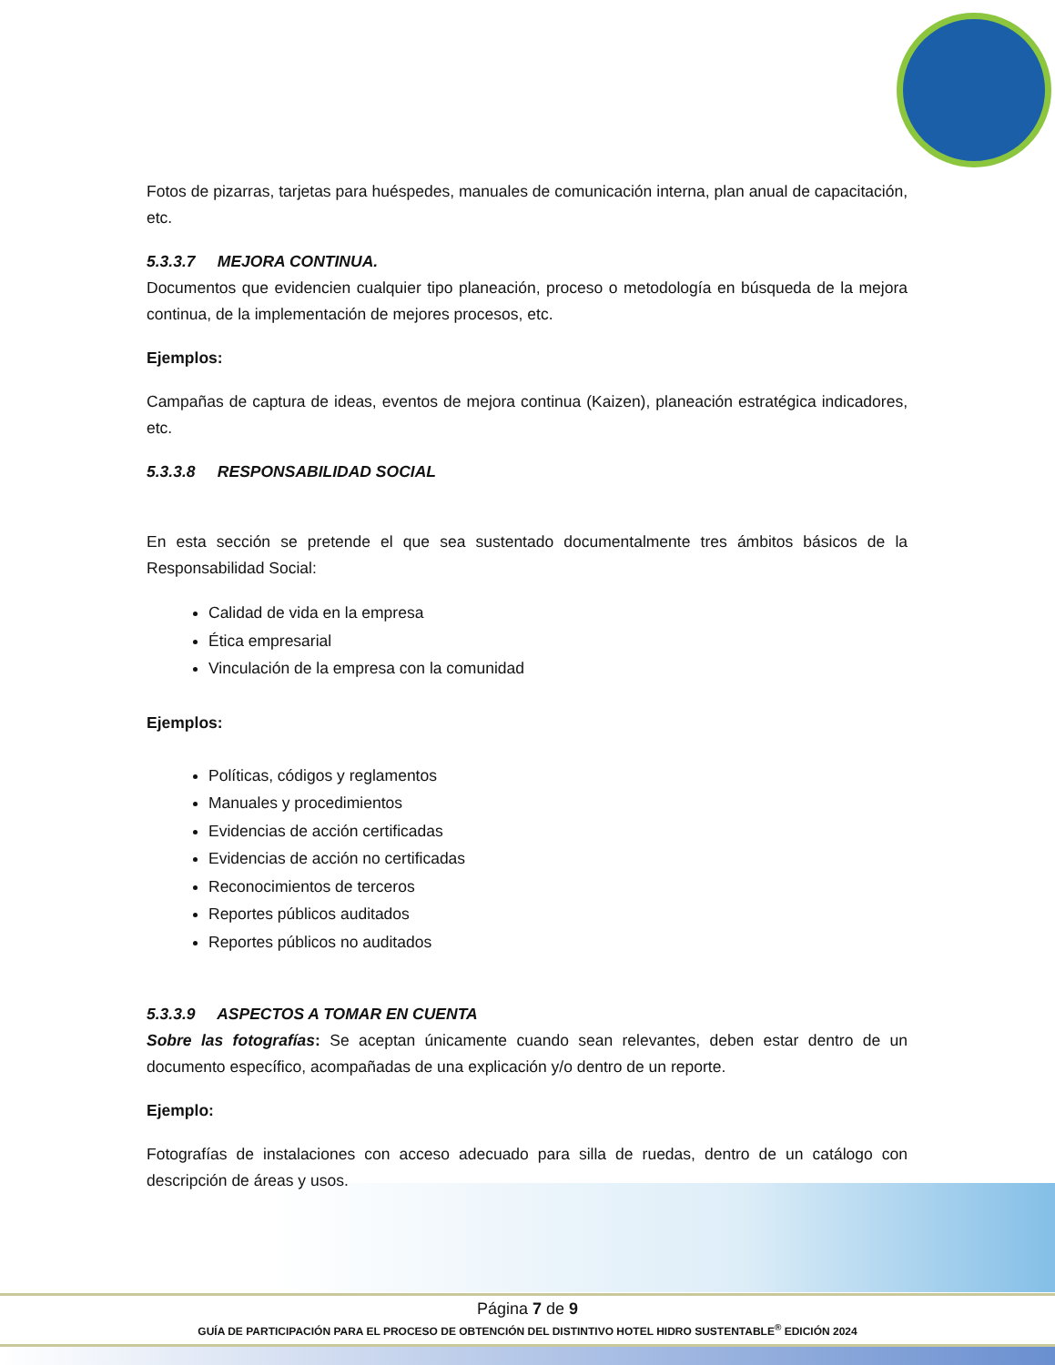Fotos de pizarras, tarjetas para huéspedes, manuales de comunicación interna, plan anual de capacitación, etc.
5.3.3.7 MEJORA CONTINUA.
Documentos que evidencien cualquier tipo planeación, proceso o metodología en búsqueda de la mejora continua, de la implementación de mejores procesos, etc.
Ejemplos:
Campañas de captura de ideas, eventos de mejora continua (Kaizen), planeación estratégica indicadores, etc.
5.3.3.8 RESPONSABILIDAD SOCIAL
En esta sección se pretende el que sea sustentado documentalmente tres ámbitos básicos de la Responsabilidad Social:
Calidad de vida en la empresa
Ética empresarial
Vinculación de la empresa con la comunidad
Ejemplos:
Políticas, códigos y reglamentos
Manuales y procedimientos
Evidencias de acción certificadas
Evidencias de acción no certificadas
Reconocimientos de terceros
Reportes públicos auditados
Reportes públicos no auditados
5.3.3.9 ASPECTOS A TOMAR EN CUENTA
Sobre las fotografías: Se aceptan únicamente cuando sean relevantes, deben estar dentro de un documento específico, acompañadas de una explicación y/o dentro de un reporte.
Ejemplo:
Fotografías de instalaciones con acceso adecuado para silla de ruedas, dentro de un catálogo con descripción de áreas y usos.
Página 7 de 9
GUÍA DE PARTICIPACIÓN PARA EL PROCESO DE OBTENCIÓN DEL DISTINTIVO HOTEL HIDRO SUSTENTABLE<sup>®</sup> EDICIÓN 2024